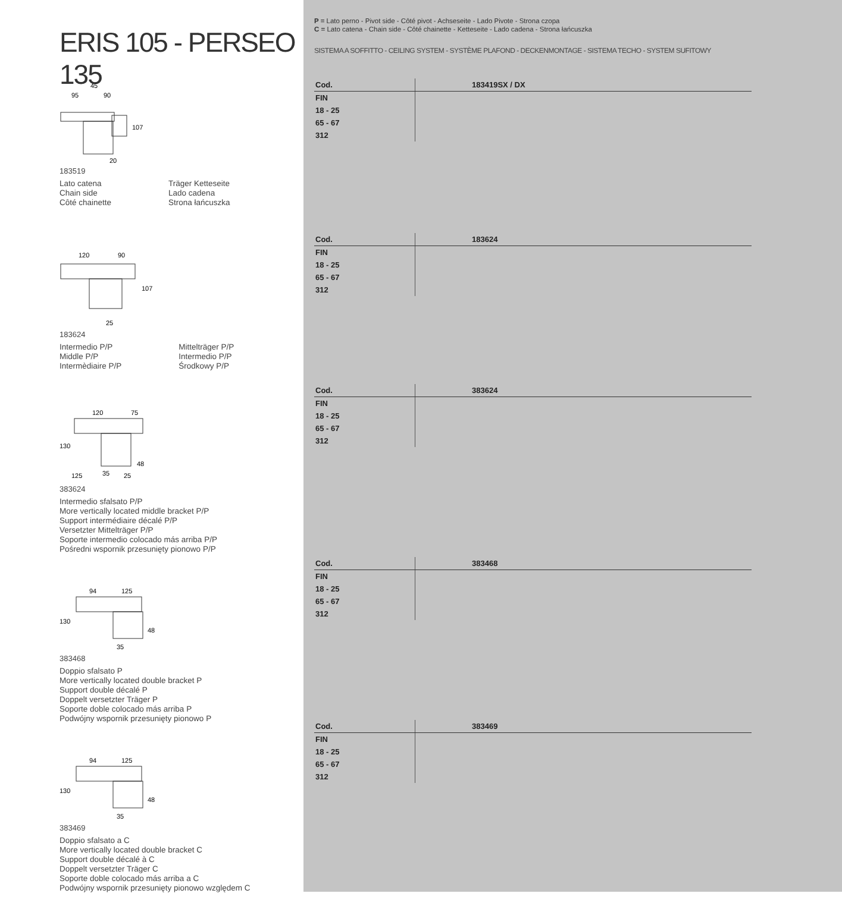ERIS 105 - PERSEO 135
45
95
90
107
20
183519
Lato catena
Chain side
Côté chainette
Träger Ketteseite
Lado cadena
Strona łańcuszka
120
90
107
25
183624
Intermedio P/P
Middle P/P
Intermèdiaire P/P
Mittelträger P/P
Intermedio P/P
Środkowy P/P
120
75
130
48
125
35
25
383624
Intermedio sfalsato P/P
More vertically located middle bracket P/P
Support intermédiaire décalé P/P
Versetzter Mittelträger P/P
Soporte intermedio colocado más arriba P/P
Pośredni wspornik przesunięty pionowo P/P
94
125
130
48
35
383468
Doppio sfalsato P
More vertically located double bracket P
Support double décalé P
Doppelt versetzter Träger P
Soporte doble colocado más arriba P
Podwójny wspornik przesunięty pionowo P
94
125
130
48
35
383469
Doppio sfalsato a C
More vertically located double bracket C
Support double décalé à C
Doppelt versetzter Träger C
Soporte doble colocado más arriba a C
Podwójny wspornik przesunięty pionowo względem C
P = Lato perno - Pivot side - Côté pivot - Achseseite - Lado Pivote - Strona czopa
C = Lato catena - Chain side - Côté chainette - Ketteseite - Lado cadena - Strona łańcuszka
SISTEMA A SOFFITTO - CEILING SYSTEM - SYSTÈME PLAFOND - DECKENMONTAGE - SISTEMA TECHO - SYSTEM SUFITOWY
| Cod. | 183419SX / DX |
| --- | --- |
| FIN | |
| 18 - 25 | |
| 65 - 67 | |
| 312 | |
| Cod. | 183624 |
| --- | --- |
| FIN | |
| 18 - 25 | |
| 65 - 67 | |
| 312 | |
| Cod. | 383624 |
| --- | --- |
| FIN | |
| 18 - 25 | |
| 65 - 67 | |
| 312 | |
| Cod. | 383468 |
| --- | --- |
| FIN | |
| 18 - 25 | |
| 65 - 67 | |
| 312 | |
| Cod. | 383469 |
| --- | --- |
| FIN | |
| 18 - 25 | |
| 65 - 67 | |
| 312 | |